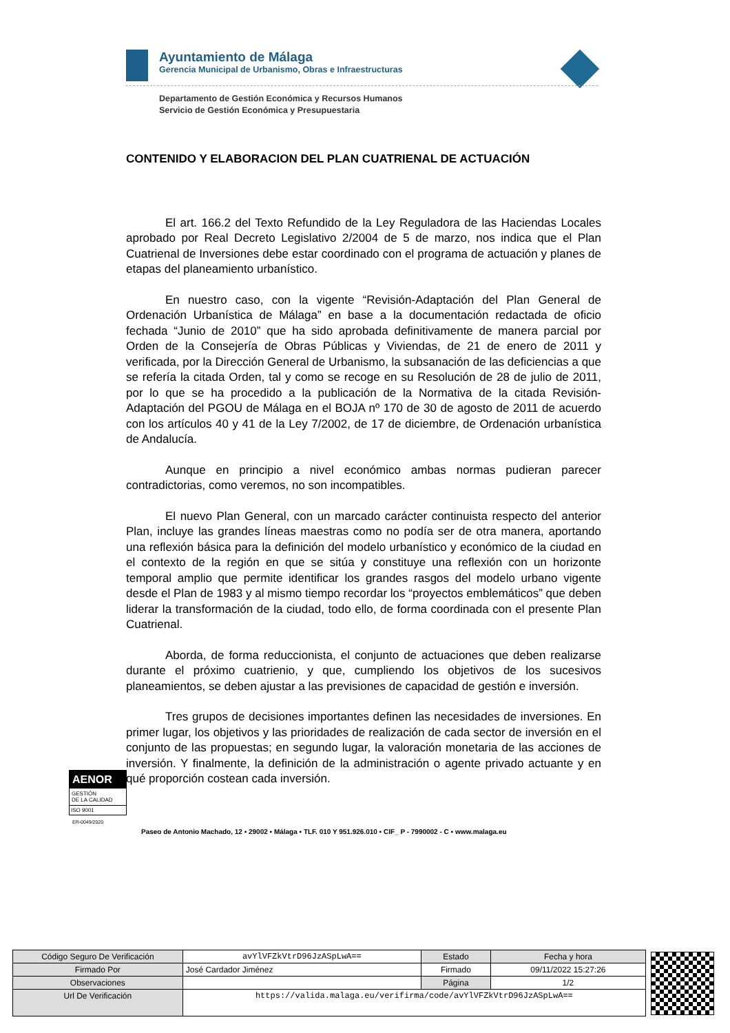Ayuntamiento de Málaga
Gerencia Municipal de Urbanismo, Obras e Infraestructuras
Departamento de Gestión Económica y Recursos Humanos
Servicio de Gestión Económica y Presupuestaria
CONTENIDO Y ELABORACION DEL PLAN CUATRIENAL DE ACTUACIÓN
El art. 166.2 del Texto Refundido de la Ley Reguladora de las Haciendas Locales aprobado por Real Decreto Legislativo 2/2004 de 5 de marzo, nos indica que el Plan Cuatrienal de Inversiones debe estar coordinado con el programa de actuación y planes de etapas del planeamiento urbanístico.
En nuestro caso, con la vigente “Revisión-Adaptación del Plan General de Ordenación Urbanística de Málaga” en base a la documentación redactada de oficio fechada “Junio de 2010” que ha sido aprobada definitivamente de manera parcial por Orden de la Consejería de Obras Públicas y Viviendas, de 21 de enero de 2011 y verificada, por la Dirección General de Urbanismo, la subsanación de las deficiencias a que se refería la citada Orden, tal y como se recoge en su Resolución de 28 de julio de 2011, por lo que se ha procedido a la publicación de la Normativa de la citada Revisión-Adaptación del PGOU de Málaga en el BOJA nº 170 de 30 de agosto de 2011 de acuerdo con los artículos 40 y 41 de la Ley 7/2002, de 17 de diciembre, de Ordenación urbanística de Andalucía.
Aunque en principio a nivel económico ambas normas pudieran parecer contradictorias, como veremos, no son incompatibles.
El nuevo Plan General, con un marcado carácter continuista respecto del anterior Plan, incluye las grandes líneas maestras como no podía ser de otra manera, aportando una reflexión básica para la definición del modelo urbanístico y económico de la ciudad en el contexto de la región en que se sitúa y constituye una reflexión con un horizonte temporal amplio que permite identificar los grandes rasgos del modelo urbano vigente desde el Plan de 1983 y al mismo tiempo recordar los “proyectos emblemáticos” que deben liderar la transformación de la ciudad, todo ello, de forma coordinada con el presente Plan Cuatrienal.
Aborda, de forma reduccionista, el conjunto de actuaciones que deben realizarse durante el próximo cuatrienio, y que, cumpliendo los objetivos de los sucesivos planeamientos, se deben ajustar a las previsiones de capacidad de gestión e inversión.
Tres grupos de decisiones importantes definen las necesidades de inversiones. En primer lugar, los objetivos y las prioridades de realización de cada sector de inversión en el conjunto de las propuestas; en segundo lugar, la valoración monetaria de las acciones de inversión. Y finalmente, la definición de la administración o agente privado actuante y en qué proporción costean cada inversión.
AENOR
GESTIÓN
DE LA CALIDAD
ISO 9001
ER-0049/2020
Paseo de Antonio Machado, 12 ▪ 29002 ▪ Málaga ▪ TLF. 010 Y 951.926.010 ▪ CIF_ P - 7990002 - C ▪ www.malaga.eu
| Código Seguro De Verificación | avYlVFZkVtrD96JzASpLwA== | Estado | Fecha y hora |
| Firmado Por | José Cardador Jiménez | Firmado | 09/11/2022 15:27:26 |
| Observaciones | | Página | 1/2 |
| Url De Verificación | https://valida.malaga.eu/verifirma/code/avYlVFZkVtrD96JzASpLwA== | | |